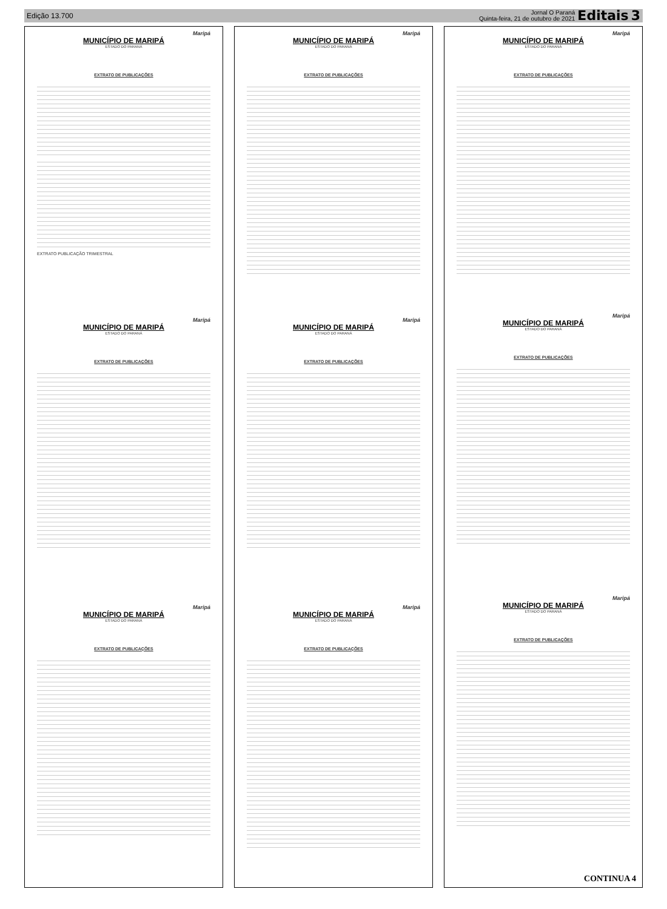Edição 13.700
Jornal O Paraná
Quinta-feira, 21 de outubro de 2021
Editais 3
Maripá
MUNICÍPIO DE MARIPÁ
ESTADO DO PARANÁ
EXTRATO DE PUBLICAÇÕES
EXTRATO PUBLICAÇÃO TRIMESTRAL
Maripá
MUNICÍPIO DE MARIPÁ
ESTADO DO PARANÁ
EXTRATO DE PUBLICAÇÕES
Maripá
MUNICÍPIO DE MARIPÁ
ESTADO DO PARANÁ
EXTRATO DE PUBLICAÇÕES
Maripá
MUNICÍPIO DE MARIPÁ
ESTADO DO PARANÁ
EXTRATO DE PUBLICAÇÕES
Maripá
MUNICÍPIO DE MARIPÁ
ESTADO DO PARANÁ
EXTRATO DE PUBLICAÇÕES
Maripá
MUNICÍPIO DE MARIPÁ
ESTADO DO PARANÁ
EXTRATO DE PUBLICAÇÕES
Maripá
MUNICÍPIO DE MARIPÁ
ESTADO DO PARANÁ
EXTRATO DE PUBLICAÇÕES
Maripá
MUNICÍPIO DE MARIPÁ
ESTADO DO PARANÁ
EXTRATO DE PUBLICAÇÕES
Maripá
MUNICÍPIO DE MARIPÁ
ESTADO DO PARANÁ
EXTRATO DE PUBLICAÇÕES
CONTINUA 4